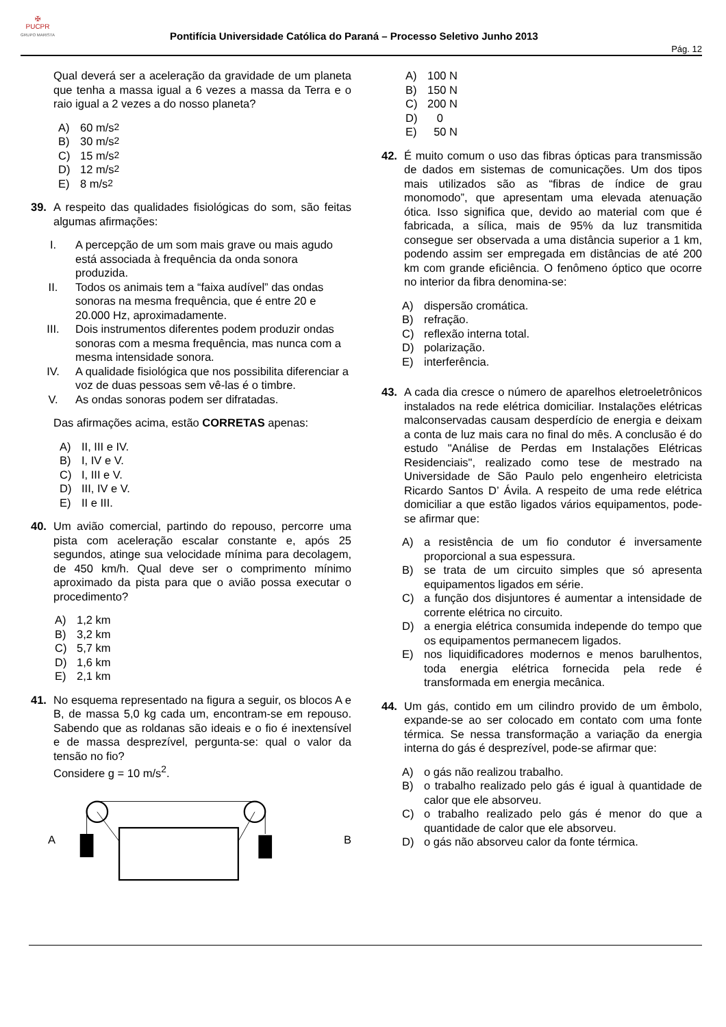✠
PUCPR
GRUPO MARISTA
Pontifícia Universidade Católica do Paraná – Processo Seletivo Junho 2013
Pág. 12
Qual deverá ser a aceleração da gravidade de um planeta que tenha a massa igual a 6 vezes a massa da Terra e o raio igual a 2 vezes a do nosso planeta?
A) 60 m/s<sup>2</sup>
B) 30 m/s<sup>2</sup>
C) 15 m/s<sup>2</sup>
D) 12 m/s<sup>2</sup>
E) 8 m/s<sup>2</sup>
39. A respeito das qualidades fisiológicas do som, são feitas algumas afirmações:
I. A percepção de um som mais grave ou mais agudo está associada à frequência da onda sonora produzida.
II. Todos os animais tem a “faixa audível” das ondas sonoras na mesma frequência, que é entre 20 e 20.000 Hz, aproximadamente.
III. Dois instrumentos diferentes podem produzir ondas sonoras com a mesma frequência, mas nunca com a mesma intensidade sonora.
IV. A qualidade fisiológica que nos possibilita diferenciar a voz de duas pessoas sem vê-las é o timbre.
V. As ondas sonoras podem ser difratadas.
Das afirmações acima, estão CORRETAS apenas:
A) II, III e IV.
B) I, IV e V.
C) I, III e V.
D) III, IV e V.
E) II e III.
40. Um avião comercial, partindo do repouso, percorre uma pista com aceleração escalar constante e, após 25 segundos, atinge sua velocidade mínima para decolagem, de 450 km/h. Qual deve ser o comprimento mínimo aproximado da pista para que o avião possa executar o procedimento?
A) 1,2 km
B) 3,2 km
C) 5,7 km
D) 1,6 km
E) 2,1 km
41. No esquema representado na figura a seguir, os blocos A e B, de massa 5,0 kg cada um, encontram-se em repouso. Sabendo que as roldanas são ideais e o fio é inextensível e de massa desprezível, pergunta-se: qual o valor da tensão no fio?
Considere g = 10 m/s<sup>2</sup>.
A B
A) 100 N
B) 150 N
C) 200 N
D) 0
E) 50 N
42. É muito comum o uso das fibras ópticas para transmissão de dados em sistemas de comunicações. Um dos tipos mais utilizados são as “fibras de índice de grau monomodo”, que apresentam uma elevada atenuação ótica. Isso significa que, devido ao material com que é fabricada, a sílica, mais de 95% da luz transmitida consegue ser observada a uma distância superior a 1 km, podendo assim ser empregada em distâncias de até 200 km com grande eficiência. O fenômeno óptico que ocorre no interior da fibra denomina-se:
A) dispersão cromática.
B) refração.
C) reflexão interna total.
D) polarização.
E) interferência.
43. A cada dia cresce o número de aparelhos eletroeletrônicos instalados na rede elétrica domiciliar. Instalações elétricas malconservadas causam desperdício de energia e deixam a conta de luz mais cara no final do mês. A conclusão é do estudo "Análise de Perdas em Instalações Elétricas Residenciais", realizado como tese de mestrado na Universidade de São Paulo pelo engenheiro eletricista Ricardo Santos D’ Ávila. A respeito de uma rede elétrica domiciliar a que estão ligados vários equipamentos, pode-se afirmar que:
A) a resistência de um fio condutor é inversamente proporcional a sua espessura.
B) se trata de um circuito simples que só apresenta equipamentos ligados em série.
C) a função dos disjuntores é aumentar a intensidade de corrente elétrica no circuito.
D) a energia elétrica consumida independe do tempo que os equipamentos permanecem ligados.
E) nos liquidificadores modernos e menos barulhentos, toda energia elétrica fornecida pela rede é transformada em energia mecânica.
44. Um gás, contido em um cilindro provido de um êmbolo, expande-se ao ser colocado em contato com uma fonte térmica. Se nessa transformação a variação da energia interna do gás é desprezível, pode-se afirmar que:
A) o gás não realizou trabalho.
B) o trabalho realizado pelo gás é igual à quantidade de calor que ele absorveu.
C) o trabalho realizado pelo gás é menor do que a quantidade de calor que ele absorveu.
D) o gás não absorveu calor da fonte térmica.